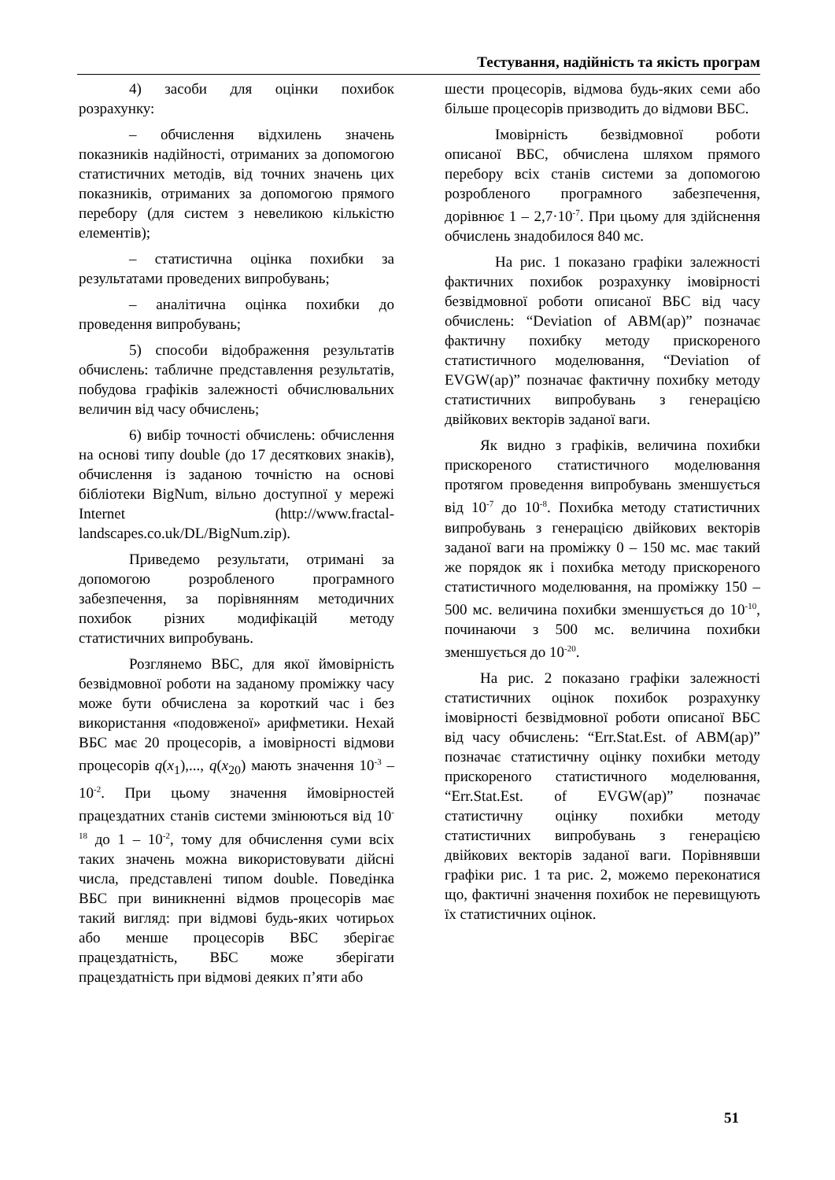Тестування, надійність та якість програм
4) засоби для оцінки похибок розрахунку:
– обчислення відхилень значень показників надійності, отриманих за допомогою статистичних методів, від точних значень цих показників, отриманих за допомогою прямого перебору (для систем з невеликою кількістю елементів);
– статистична оцінка похибки за результатами проведених випробувань;
– аналітична оцінка похибки до проведення випробувань;
5) способи відображення результатів обчислень: табличне представлення результатів, побудова графіків залежності обчислювальних величин від часу обчислень;
6) вибір точності обчислень: обчислення на основі типу double (до 17 десяткових знаків), обчислення із заданою точністю на основі бібліотеки BigNum, вільно доступної у мережі Internet (http://www.fractal-landscapes.co.uk/DL/BigNum.zip).
Приведемо результати, отримані за допомогою розробленого програмного забезпечення, за порівнянням методичних похибок різних модифікацій методу статистичних випробувань.
Розглянемо ВБС, для якої ймовірність безвідмовної роботи на заданому проміжку часу може бути обчислена за короткий час і без використання «подовженої» арифметики. Нехай ВБС має 20 процесорів, а імовірності відмови процесорів q(x<sub>1</sub>),..., q(x<sub>20</sub>) мають значення 10<sup>-3</sup> – 10<sup>-2</sup>. При цьому значення ймовірностей працездатних станів системи змінюються від 10<sup>-18</sup> до 1 – 10<sup>-2</sup>, тому для обчислення суми всіх таких значень можна використовувати дійсні числа, представлені типом double. Поведінка ВБС при виникненні відмов процесорів має такий вигляд: при відмові будь-яких чотирьох або менше процесорів ВБС зберігає працездатність, ВБС може зберігати працездатність при відмові деяких п’яти або
шести процесорів, відмова будь-яких семи або більше процесорів призводить до відмови ВБС.
Імовірність безвідмовної роботи описаної ВБС, обчислена шляхом прямого перебору всіх станів системи за допомогою розробленого програмного забезпечення, дорівнює 1 – 2,7·10<sup>-7</sup>. При цьому для здійснення обчислень знадобилося 840 мс.
На рис. 1 показано графіки залежності фактичних похибок розрахунку імовірності безвідмовної роботи описаної ВБС від часу обчислень: “Deviation of ABM(ap)” позначає фактичну похибку методу прискореного статистичного моделювання, “Deviation of EVGW(ap)” позначає фактичну похибку методу статистичних випробувань з генерацією двійкових векторів заданої ваги.
Як видно з графіків, величина похибки прискореного статистичного моделювання протягом проведення випробувань зменшується від 10<sup>-7</sup> до 10<sup>-8</sup>. Похибка методу статистичних випробувань з генерацією двійкових векторів заданої ваги на проміжку 0 – 150 мс. має такий же порядок як і похибка методу прискореного статистичного моделювання, на проміжку 150 – 500 мс. величина похибки зменшується до 10<sup>-10</sup>, починаючи з 500 мс. величина похибки зменшується до 10<sup>-20</sup>.
На рис. 2 показано графіки залежності статистичних оцінок похибок розрахунку імовірності безвідмовної роботи описаної ВБС від часу обчислень: “Err.Stat.Est. of ABM(ap)” позначає статистичну оцінку похибки методу прискореного статистичного моделювання, “Err.Stat.Est. of EVGW(ap)” позначає статистичну оцінку похибки методу статистичних випробувань з генерацією двійкових векторів заданої ваги. Порівнявши графіки рис. 1 та рис. 2, можемо переконатися що, фактичні значення похибок не перевищують їх статистичних оцінок.
51